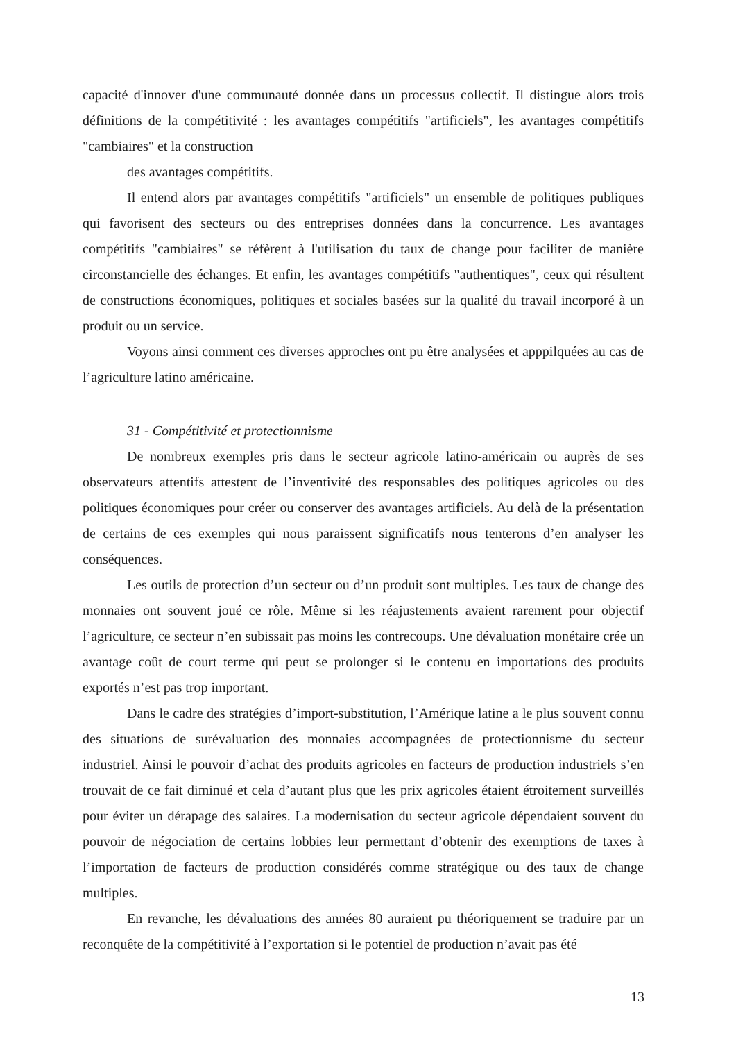capacité d'innover d'une communauté donnée dans un processus collectif. Il distingue alors trois définitions de la compétitivité : les avantages compétitifs "artificiels", les avantages compétitifs "cambiaires" et la construction
des avantages compétitifs.
Il entend alors par avantages compétitifs "artificiels" un ensemble de politiques publiques qui favorisent des secteurs ou des entreprises données dans la concurrence. Les avantages compétitifs "cambiaires" se réfèrent à l'utilisation du taux de change pour faciliter de manière circonstancielle des échanges. Et enfin, les avantages compétitifs "authentiques", ceux qui résultent de constructions économiques, politiques et sociales basées sur la qualité du travail incorporé à un produit ou un service.
Voyons ainsi comment ces diverses approches ont pu être analysées et apppilquées au cas de l’agriculture latino américaine.
31 - Compétitivité et protectionnisme
De nombreux exemples pris dans le secteur agricole latino-américain ou auprès de ses observateurs attentifs attestent de l’inventivité des responsables des politiques agricoles ou des politiques économiques pour créer ou conserver des avantages artificiels. Au delà de la présentation de certains de ces exemples qui nous paraissent significatifs nous tenterons d’en analyser les conséquences.
Les outils de protection d’un secteur ou d’un produit sont multiples. Les taux de change des monnaies ont souvent joué ce rôle. Même si les réajustements avaient rarement pour objectif l’agriculture, ce secteur n’en subissait pas moins les contrecoups. Une dévaluation monétaire crée un avantage coût de court terme qui peut se prolonger si le contenu en importations des produits exportés n’est pas trop important.
Dans le cadre des stratégies d’import-substitution, l’Amérique latine a le plus souvent connu des situations de surévaluation des monnaies accompagnées de protectionnisme du secteur industriel. Ainsi le pouvoir d’achat des produits agricoles en facteurs de production industriels s’en trouvait de ce fait diminué et cela d’autant plus que les prix agricoles étaient étroitement surveillés pour éviter un dérapage des salaires. La modernisation du secteur agricole dépendaient souvent du pouvoir de négociation de certains lobbies leur permettant d’obtenir des exemptions de taxes à l’importation de facteurs de production considérés comme stratégique ou des taux de change multiples.
En revanche, les dévaluations des années 80 auraient pu théoriquement se traduire par un reconquête de la compétitivité à l’exportation si le potentiel de production n’avait pas été
13